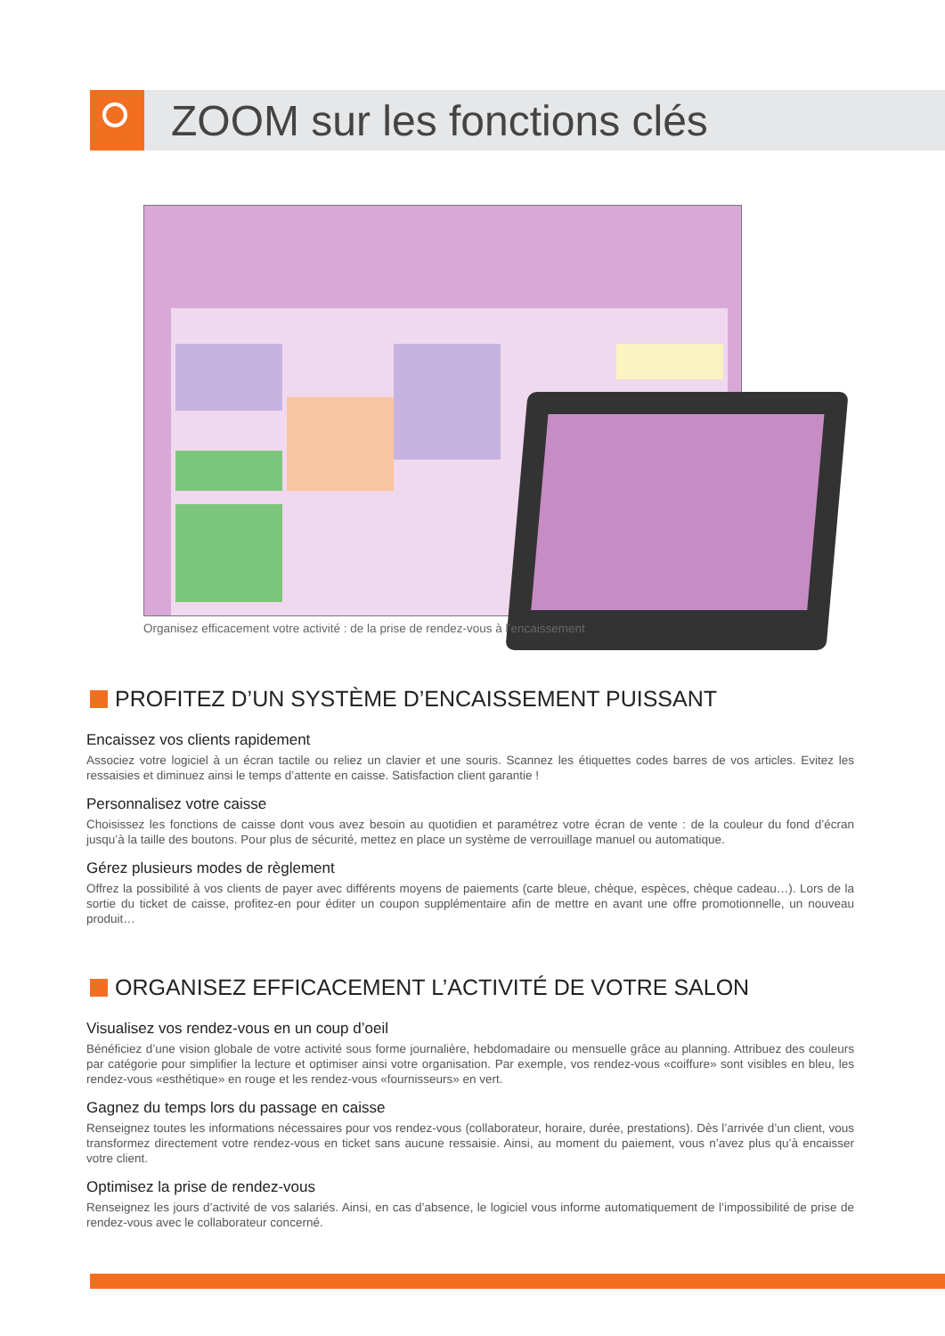ZOOM sur les fonctions clés
Organisez efficacement votre activité : de la prise de rendez-vous à l’encaissement
PROFITEZ D’UN SYSTÈME D’ENCAISSEMENT PUISSANT
Encaissez vos clients rapidement
Associez votre logiciel à un écran tactile ou reliez un clavier et une souris. Scannez les étiquettes codes barres de vos articles. Evitez les ressaisies et diminuez ainsi le temps d’attente en caisse. Satisfaction client garantie !
Personnalisez votre caisse
Choisissez les fonctions de caisse dont vous avez besoin au quotidien et paramétrez votre écran de vente : de la couleur du fond d’écran jusqu’à la taille des boutons. Pour plus de sécurité, mettez en place un système de verrouillage manuel ou automatique.
Gérez plusieurs modes de règlement
Offrez la possibilité à vos clients de payer avec différents moyens de paiements (carte bleue, chèque, espèces, chèque cadeau…). Lors de la sortie du ticket de caisse, profitez-en pour éditer un coupon supplémentaire afin de mettre en avant une offre promotionnelle, un nouveau produit…
ORGANISEZ EFFICACEMENT L’ACTIVITÉ DE VOTRE SALON
Visualisez vos rendez-vous en un coup d’oeil
Bénéficiez d’une vision globale de votre activité sous forme journalière, hebdomadaire ou mensuelle grâce au planning. Attribuez des couleurs par catégorie pour simplifier la lecture et optimiser ainsi votre organisation. Par exemple, vos rendez-vous «coiffure» sont visibles en bleu, les rendez-vous «esthétique» en rouge et les rendez-vous «fournisseurs» en vert.
Gagnez du temps lors du passage en caisse
Renseignez toutes les informations nécessaires pour vos rendez-vous (collaborateur, horaire, durée, prestations). Dès l’arrivée d’un client, vous transformez directement votre rendez-vous en ticket sans aucune ressaisie. Ainsi, au moment du paiement, vous n’avez plus qu’à encaisser votre client.
Optimisez la prise de rendez-vous
Renseignez les jours d’activité de vos salariés. Ainsi, en cas d’absence, le logiciel vous informe automatiquement de l’impossibilité de prise de rendez-vous avec le collaborateur concerné.